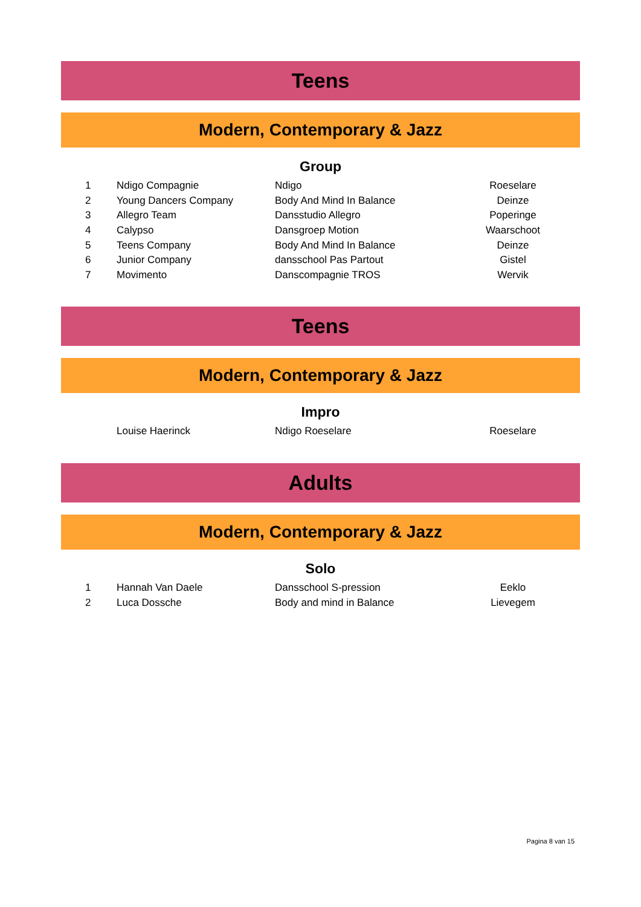Teens
Modern, Contemporary & Jazz
Group
| 1 | Ndigo Compagnie | Ndigo | Roeselare | |
| 2 | Young Dancers Company | Body And Mind In Balance | Deinze | |
| 3 | Allegro Team | Dansstudio Allegro | Poperinge | |
| 4 | Calypso | Dansgroep Motion | Waarschoot | |
| 5 | Teens Company | Body And Mind In Balance | Deinze | |
| 6 | Junior Company | dansschool Pas Partout | Gistel | |
| 7 | Movimento | Danscompagnie TROS | Wervik | |
Teens
Modern, Contemporary & Jazz
Impro
| | Louise Haerinck | Ndigo Roeselare | Roeselare | |
Adults
Modern, Contemporary & Jazz
Solo
| 1 | Hannah Van Daele | Dansschool S-pression | Eeklo | |
| 2 | Luca Dossche | Body and mind in Balance | Lievegem | |
Pagina 8 van 15